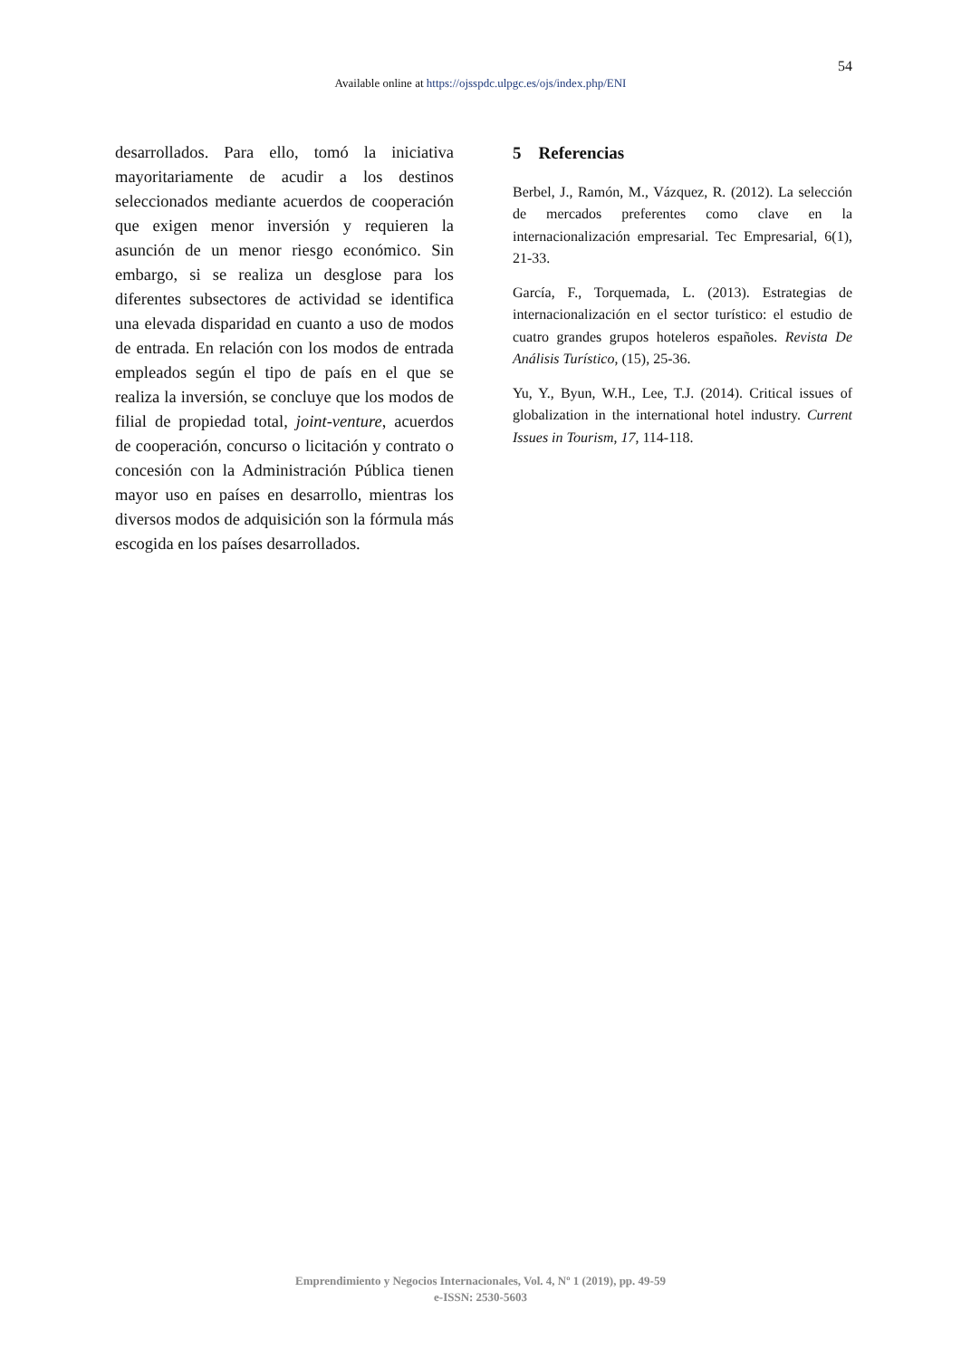54
Available online at https://ojsspdc.ulpgc.es/ojs/index.php/ENI
desarrollados. Para ello, tomó la iniciativa mayoritariamente de acudir a los destinos seleccionados mediante acuerdos de cooperación que exigen menor inversión y requieren la asunción de un menor riesgo económico. Sin embargo, si se realiza un desglose para los diferentes subsectores de actividad se identifica una elevada disparidad en cuanto a uso de modos de entrada. En relación con los modos de entrada empleados según el tipo de país en el que se realiza la inversión, se concluye que los modos de filial de propiedad total, joint-venture, acuerdos de cooperación, concurso o licitación y contrato o concesión con la Administración Pública tienen mayor uso en países en desarrollo, mientras los diversos modos de adquisición son la fórmula más escogida en los países desarrollados.
5 Referencias
Berbel, J., Ramón, M., Vázquez, R. (2012). La selección de mercados preferentes como clave en la internacionalización empresarial. Tec Empresarial, 6(1), 21-33.
García, F., Torquemada, L. (2013). Estrategias de internacionalización en el sector turístico: el estudio de cuatro grandes grupos hoteleros españoles. Revista De Análisis Turístico, (15), 25-36.
Yu, Y., Byun, W.H., Lee, T.J. (2014). Critical issues of globalization in the international hotel industry. Current Issues in Tourism, 17, 114-118.
Emprendimiento y Negocios Internacionales, Vol. 4, Nº 1 (2019), pp. 49-59
e-ISSN: 2530-5603